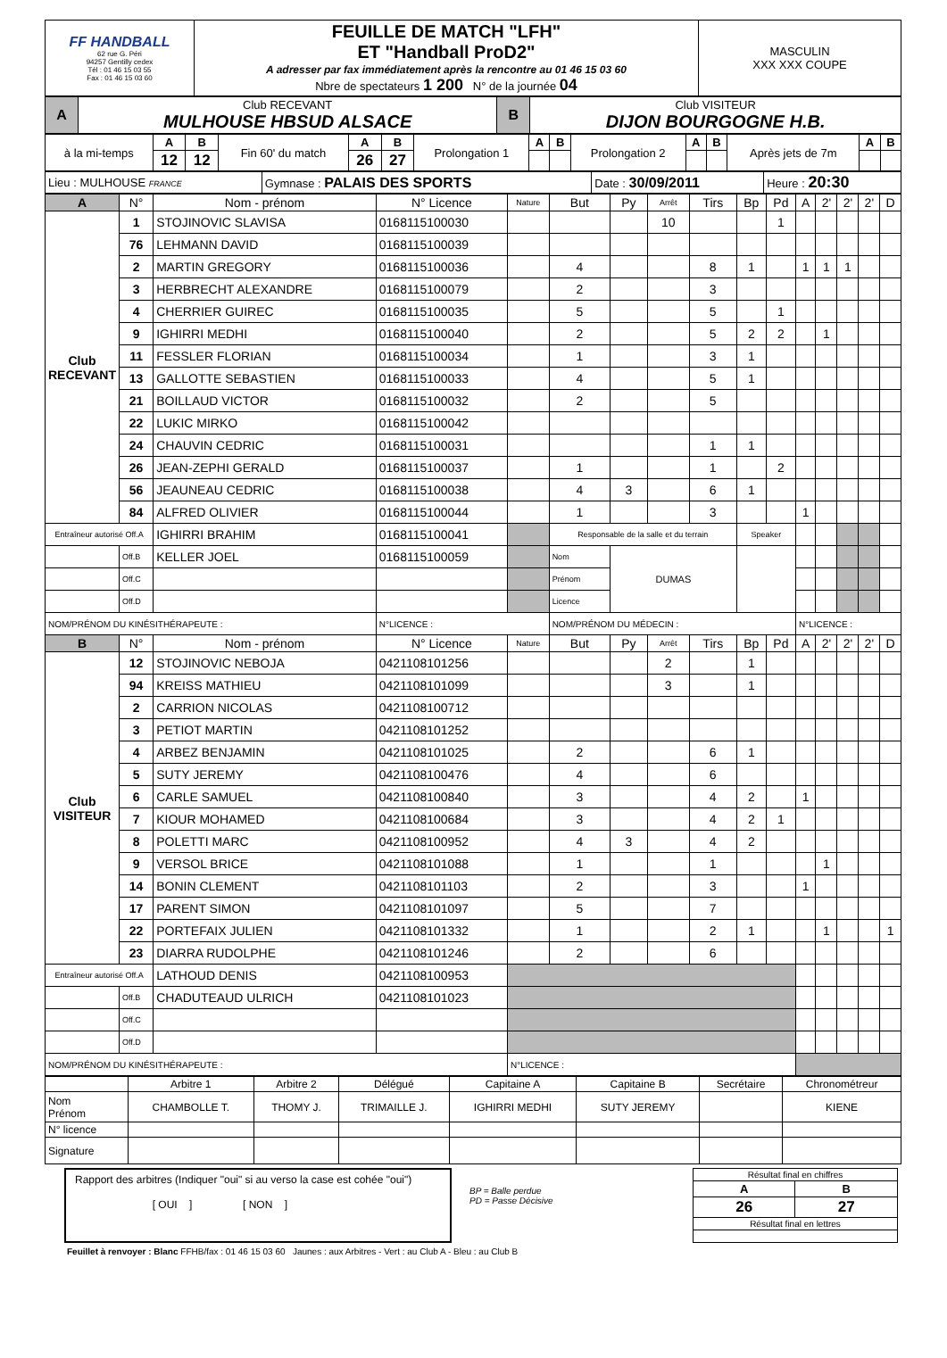| FF HANDBALL 62 rue G. Péri 94257 Gentilly cedex Tél : 01 46 15 03 55 Fax : 01 46 15 03 60 | FEUILLE DE MATCH "LFH" ET "Handball ProD2" A adresser par fax immédiatement après la rencontre au 01 46 15 03 60 Nbre de spectateurs 1 200 N° de la journée 04 | MASCULIN XXX XXX COUPE |
| A | Club RECEVANT MULHOUSE HBSUD ALSACE | B | Club VISITEUR DIJON BOURGOGNE H.B. |
| à la mi-temps | A | B | Fin 60' du match | A | B | Prolongation 1 | A | B | Prolongation 2 | A | B | Après jets de 7m | A | B |
| | 12 | 12 | | 26 | 27 | | | | | | | | | |
| Lieu : MULHOUSE FRANCE | Gymnase : PALAIS DES SPORTS | Date : 30/09/2011 | Heure : 20:30 |
| A | N° | Nom - prénom | N° Licence | Nature | But | Py | Arrêt | Tirs | Bp | Pd | A | 2' | 2' | 2' | D |
| --- | --- | --- | --- | --- | --- | --- | --- | --- | --- | --- | --- | --- | --- | --- | --- |
| Club RECEVANT | 1 | STOJINOVIC SLAVISA | 0168115100030 | | | | 10 | | | 1 | | | | | |
| | 76 | LEHMANN DAVID | 0168115100039 | | | | | | | | | | | | |
| | 2 | MARTIN GREGORY | 0168115100036 | | 4 | | | 8 | 1 | | 1 | 1 | 1 | | |
| | 3 | HERBRECHT ALEXANDRE | 0168115100079 | | 2 | | | 3 | | | | | | | |
| | 4 | CHERRIER GUIREC | 0168115100035 | | 5 | | | 5 | | 1 | | | | | |
| | 9 | IGHIRRI MEDHI | 0168115100040 | | 2 | | | 5 | 2 | 2 | | 1 | | | |
| | 11 | FESSLER FLORIAN | 0168115100034 | | 1 | | | 3 | 1 | | | | | | |
| | 13 | GALLOTTE SEBASTIEN | 0168115100033 | | 4 | | | 5 | 1 | | | | | | |
| | 21 | BOILLAUD VICTOR | 0168115100032 | | 2 | | | 5 | | | | | | | |
| | 22 | LUKIC MIRKO | 0168115100042 | | | | | | | | | | | | |
| | 24 | CHAUVIN CEDRIC | 0168115100031 | | | | | 1 | 1 | | | | | | |
| | 26 | JEAN-ZEPHI GERALD | 0168115100037 | | 1 | | | 1 | | 2 | | | | | |
| | 56 | JEAUNEAU CEDRIC | 0168115100038 | | 4 | 3 | | 6 | 1 | | | | | | |
| | 84 | ALFRED OLIVIER | 0168115100044 | | 1 | | | 3 | | | 1 | | | | |
| Entraîneur autorisé Off.A | | IGHIRRI BRAHIM | 0168115100041 | | Responsable de la salle et du terrain | | | | Speaker | | | | | | |
| | Off.B | KELLER JOEL | 0168115100059 | | Nom | DUMAS | | | | | | | | | |
| | Off.C | | | | Prénom | | | | | | | | | | |
| | Off.D | | | | Licence | | | | | | | | | | |
| NOM/PRÉNOM DU KINÉSITHÉRAPEUTE : | | | N°LICENCE : | | NOM/PRÉNOM DU MÉDECIN : | | | | | | N°LICENCE : | | | | |
| B | N° | Nom - prénom | N° Licence | Nature | But | Py | Arrêt | Tirs | Bp | Pd | A | 2' | 2' | 2' | D |
| Club VISITEUR | 12 | STOJINOVIC NEBOJA | 0421108101256 | | | | 2 | | 1 | | | | | | |
| | 94 | KREISS MATHIEU | 0421108101099 | | | | 3 | | 1 | | | | | | |
| | 2 | CARRION NICOLAS | 0421108100712 | | | | | | | | | | | | |
| | 3 | PETIOT MARTIN | 0421108101252 | | | | | | | | | | | | |
| | 4 | ARBEZ BENJAMIN | 0421108101025 | | 2 | | | 6 | 1 | | | | | | |
| | 5 | SUTY JEREMY | 0421108100476 | | 4 | | | 6 | | | | | | | |
| | 6 | CARLE SAMUEL | 0421108100840 | | 3 | | | 4 | 2 | | 1 | | | | |
| | 7 | KIOUR MOHAMED | 0421108100684 | | 3 | | | 4 | 2 | 1 | | | | | |
| | 8 | POLETTI MARC | 0421108100952 | | 4 | 3 | | 4 | 2 | | | | | | |
| | 9 | VERSOL BRICE | 0421108101088 | | 1 | | | 1 | | | | 1 | | | |
| | 14 | BONIN CLEMENT | 0421108101103 | | 2 | | | 3 | | | 1 | | | | |
| | 17 | PARENT SIMON | 0421108101097 | | 5 | | | 7 | | | | | | | |
| | 22 | PORTEFAIX JULIEN | 0421108101332 | | 1 | | | 2 | 1 | | | 1 | | | 1 |
| | 23 | DIARRA RUDOLPHE | 0421108101246 | | 2 | | | 6 | | | | | | | |
| Entraîneur autorisé Off.A | | LATHOUD DENIS | 0421108100953 | | | | | | | | | | | | |
| | Off.B | CHADUTEAUD ULRICH | 0421108101023 | | | | | | | | | | | | |
| | Off.C | | | | | | | | | | | | | | |
| | Off.D | | | | | | | | | | | | | | |
| NOM/PRÉNOM DU KINÉSITHÉRAPEUTE : | | | | N°LICENCE : | | | | | | | | | | | |
| | Arbitre 1 | Arbitre 2 | Délégué | Capitaine A | Capitaine B | Secrétaire | Chronométreur |
| Nom Prénom | CHAMBOLLE T. | THOMY J. | TRIMAILLE J. | IGHIRRI MEDHI | SUTY JEREMY | | KIENE |
| N° licence | | | | | | | |
| Signature | | | | | | | |
Rapport des arbitres (Indiquer "oui" si au verso la case est cohée "oui")
[ OUI ] [ NON ]
BP = Balle perdue
PD = Passe Décisive
| Résultat final en chiffres | |
| A | B |
| 26 | 27 |
| Résultat final en lettres | |
Feuillet à renvoyer : Blanc FFHB/fax : 01 46 15 03 60 Jaunes : aux Arbitres - Vert : au Club A - Bleu : au Club B